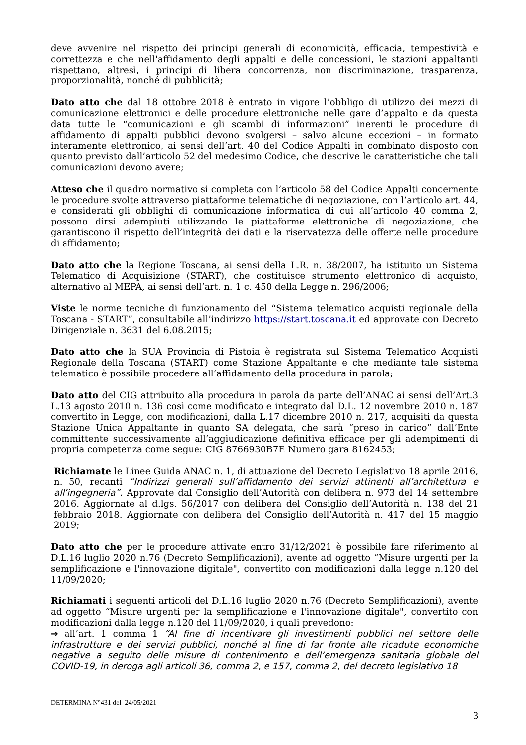deve avvenire nel rispetto dei principi generali di economicità, efficacia, tempestività e correttezza e che nell'affidamento degli appalti e delle concessioni, le stazioni appaltanti rispettano, altresì, i principi di libera concorrenza, non discriminazione, trasparenza, proporzionalità, nonché di pubblicità;
Dato atto che dal 18 ottobre 2018 è entrato in vigore l’obbligo di utilizzo dei mezzi di comunicazione elettronici e delle procedure elettroniche nelle gare d’appalto e da questa data tutte le “comunicazioni e gli scambi di informazioni” inerenti le procedure di affidamento di appalti pubblici devono svolgersi – salvo alcune eccezioni – in formato interamente elettronico, ai sensi dell’art. 40 del Codice Appalti in combinato disposto con quanto previsto dall’articolo 52 del medesimo Codice, che descrive le caratteristiche che tali comunicazioni devono avere;
Atteso che il quadro normativo si completa con l’articolo 58 del Codice Appalti concernente le procedure svolte attraverso piattaforme telematiche di negoziazione, con l’articolo art. 44, e considerati gli obblighi di comunicazione informatica di cui all’articolo 40 comma 2, possono dirsi adempiuti utilizzando le piattaforme elettroniche di negoziazione, che garantiscono il rispetto dell’integrità dei dati e la riservatezza delle offerte nelle procedure di affidamento;
Dato atto che la Regione Toscana, ai sensi della L.R. n. 38/2007, ha istituito un Sistema Telematico di Acquisizione (START), che costituisce strumento elettronico di acquisto, alternativo al MEPA, ai sensi dell’art. n. 1 c. 450 della Legge n. 296/2006;
Viste le norme tecniche di funzionamento del “Sistema telematico acquisti regionale della Toscana - START”, consultabile all’indirizzo https://start.toscana.it ed approvate con Decreto Dirigenziale n. 3631 del 6.08.2015;
Dato atto che la SUA Provincia di Pistoia è registrata sul Sistema Telematico Acquisti Regionale della Toscana (START) come Stazione Appaltante e che mediante tale sistema telematico è possibile procedere all’affidamento della procedura in parola;
Dato atto del CIG attribuito alla procedura in parola da parte dell’ANAC ai sensi dell’Art.3 L.13 agosto 2010 n. 136 così come modificato e integrato dal D.L. 12 novembre 2010 n. 187 convertito in Legge, con modificazioni, dalla L.17 dicembre 2010 n. 217, acquisiti da questa Stazione Unica Appaltante in quanto SA delegata, che sarà “preso in carico” dall’Ente committente successivamente all’aggiudicazione definitiva efficace per gli adempimenti di propria competenza come segue: CIG 8766930B7E Numero gara 8162453;
Richiamate le Linee Guida ANAC n. 1, di attuazione del Decreto Legislativo 18 aprile 2016, n. 50, recanti “Indirizzi generali sull’affidamento dei servizi attinenti all’architettura e all’ingegneria”. Approvate dal Consiglio dell’Autorità con delibera n. 973 del 14 settembre 2016. Aggiornate al d.lgs. 56/2017 con delibera del Consiglio dell’Autorità n. 138 del 21 febbraio 2018. Aggiornate con delibera del Consiglio dell’Autorità n. 417 del 15 maggio 2019;
Dato atto che per le procedure attivate entro 31/12/2021 è possibile fare riferimento al D.L.16 luglio 2020 n.76 (Decreto Semplificazioni), avente ad oggetto “Misure urgenti per la semplificazione e l'innovazione digitale", convertito con modificazioni dalla legge n.120 del 11/09/2020;
Richiamati i seguenti articoli del D.L.16 luglio 2020 n.76 (Decreto Semplificazioni), avente ad oggetto “Misure urgenti per la semplificazione e l'innovazione digitale", convertito con modificazioni dalla legge n.120 del 11/09/2020, i quali prevedono:
➔ all’art. 1 comma 1 “Al fine di incentivare gli investimenti pubblici nel settore delle infrastrutture e dei servizi pubblici, nonché al fine di far fronte alle ricadute economiche negative a seguito delle misure di contenimento e dell’emergenza sanitaria globale del COVID-19, in deroga agli articoli 36, comma 2, e 157, comma 2, del decreto legislativo 18
DETERMINA N°431 del 24/05/2021
3